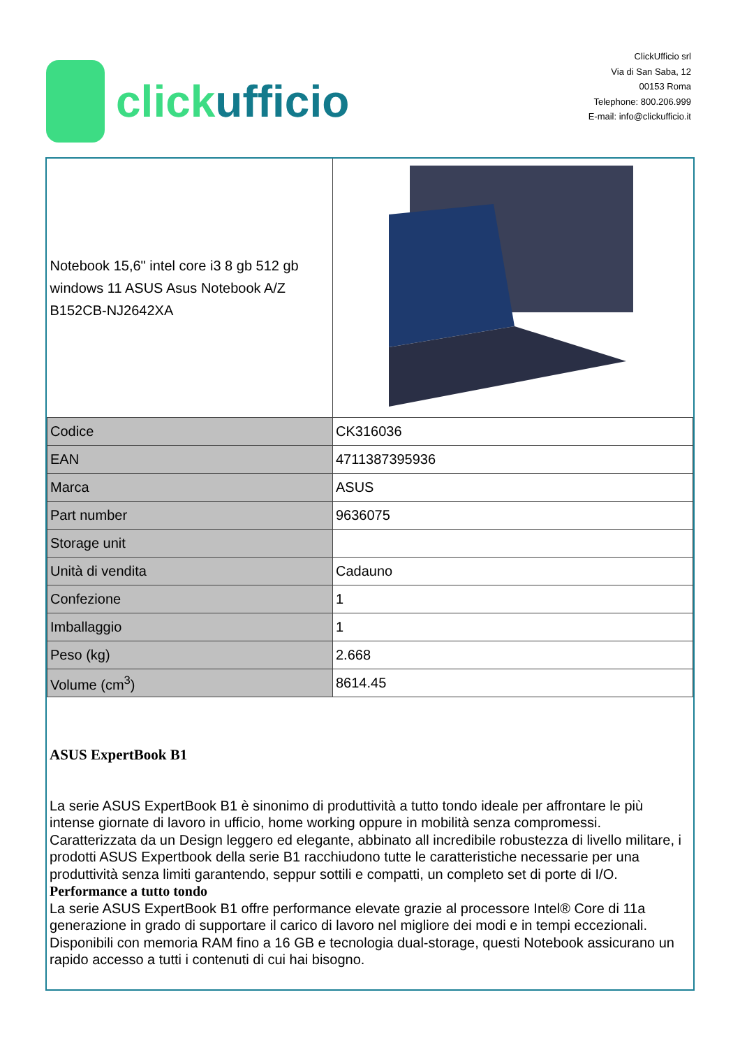clickufficio
ClickUfficio srl
Via di San Saba, 12
00153 Roma
Telephone: 800.206.999
E-mail: info@clickufficio.it
| Notebook 15,6" intel core i3 8 gb 512 gb windows 11 ASUS Asus Notebook A/Z B152CB-NJ2642XA | |
| Codice | CK316036 |
| EAN | 4711387395936 |
| Marca | ASUS |
| Part number | 9636075 |
| Storage unit | |
| Unità di vendita | Cadauno |
| Confezione | 1 |
| Imballaggio | 1 |
| Peso (kg) | 2.668 |
| Volume (cm<sup>3</sup>) | 8614.45 |
ASUS ExpertBook B1
La serie ASUS ExpertBook B1 è sinonimo di produttività a tutto tondo ideale per affrontare le più intense giornate di lavoro in ufficio, home working oppure in mobilità senza compromessi. Caratterizzata da un Design leggero ed elegante, abbinato all incredibile robustezza di livello militare, i prodotti ASUS Expertbook della serie B1 racchiudono tutte le caratteristiche necessarie per una produttività senza limiti garantendo, seppur sottili e compatti, un completo set di porte di I/O.
Performance a tutto tondo
La serie ASUS ExpertBook B1 offre performance elevate grazie al processore Intel® Core di 11a generazione in grado di supportare il carico di lavoro nel migliore dei modi e in tempi eccezionali. Disponibili con memoria RAM fino a 16 GB e tecnologia dual-storage, questi Notebook assicurano un rapido accesso a tutti i contenuti di cui hai bisogno.